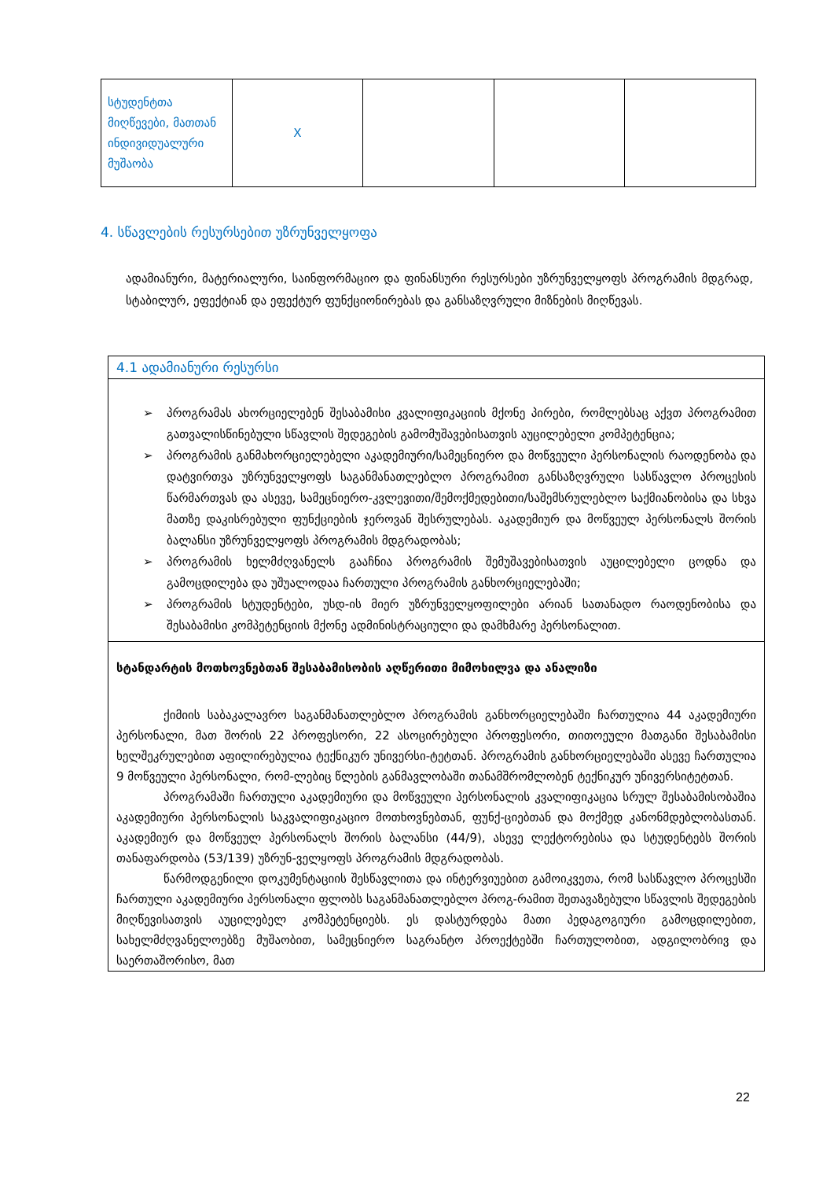| სტუდენტთა მიღწევები, მათთან ინდივიდუალური მუშაობა | X | | | |
4. სწავლების რესურსებით უზრუნველყოფა
ადამიანური, მატერიალური, საინფორმაციო და ფინანსური რესურსები უზრუნველყოფს პროგრამის მდგრად, სტაბილურ, ეფექტიან და ეფექტურ ფუნქციონირებას და განსაზღვრული მიზნების მიღწევას.
4.1 ადამიანური რესურსი
➢ პროგრამას ახორციელებენ შესაბამისი კვალიფიკაციის მქონე პირები, რომლებსაც აქვთ პროგრამით გათვალისწინებული სწავლის შედეგების გამომუშავებისათვის აუცილებელი კომპეტენცია;
➢ პროგრამის განმახორციელებელი აკადემიური/სამეცნიერო და მოწვეული პერსონალის რაოდენობა და დატვირთვა უზრუნველყოფს საგანმანათლებლო პროგრამით განსაზღვრული სასწავლო პროცესის წარმართვას და ასევე, სამეცნიერო-კვლევითი/შემოქმედებითი/საშემსრულებლო საქმიანობისა და სხვა მათზე დაკისრებული ფუნქციების ჯეროვან შესრულებას. აკადემიურ და მოწვეულ პერსონალს შორის ბალანსი უზრუნველყოფს პროგრამის მდგრადობას;
➢ პროგრამის ხელმძღვანელს გააჩნია პროგრამის შემუშავებისათვის აუცილებელი ცოდნა და გამოცდილება და უშუალოდაა ჩართული პროგრამის განხორციელებაში;
➢ პროგრამის სტუდენტები, უსდ-ის მიერ უზრუნველყოფილები არიან სათანადო რაოდენობისა და შესაბამისი კომპეტენციის მქონე ადმინისტრაციული და დამხმარე პერსონალით.
სტანდარტის მოთხოვნებთან შესაბამისობის აღწერითი მიმოხილვა და ანალიზი
ქიმიის საბაკალავრო საგანმანათლებლო პროგრამის განხორციელებაში ჩართულია 44 აკადემიური პერსონალი, მათ შორის 22 პროფესორი, 22 ასოცირებული პროფესორი, თითოეული მათგანი შესაბამისი ხელშეკრულებით აფილირებულია ტექნიკურ უნივერსი-ტეტთან. პროგრამის განხორციელებაში ასევე ჩართულია 9 მოწვეული პერსონალი, რომ-ლებიც წლების განმავლობაში თანამშრომლობენ ტექნიკურ უნივერსიტეტთან.
პროგრამაში ჩართული აკადემიური და მოწვეული პერსონალის კვალიფიკაცია სრულ შესაბამისობაშია აკადემიური პერსონალის საკვალიფიკაციო მოთხოვნებთან, ფუნქ-ციებთან და მოქმედ კანონმდებლობასთან. აკადემიურ და მოწვეულ პერსონალს შორის ბალანსი (44/9), ასევე ლექტორებისა და სტუდენტებს შორის თანაფარდობა (53/139) უზრუნ-ველყოფს პროგრამის მდგრადობას.
წარმოდგენილი დოკუმენტაციის შესწავლითა და ინტერვიუებით გამოიკვეთა, რომ სასწავლო პროცესში ჩართული აკადემიური პერსონალი ფლობს საგანმანათლებლო პროგ-რამით შეთავაზებული სწავლის შედეგების მიღწევისათვის აუცილებელ კომპეტენციებს. ეს დასტურდება მათი პედაგოგიური გამოცდილებით, სახელმძღვანელოებზე მუშაობით, სამეცნიერო საგრანტო პროექტებში ჩართულობით, ადგილობრივ და საერთაშორისო, მათ
22